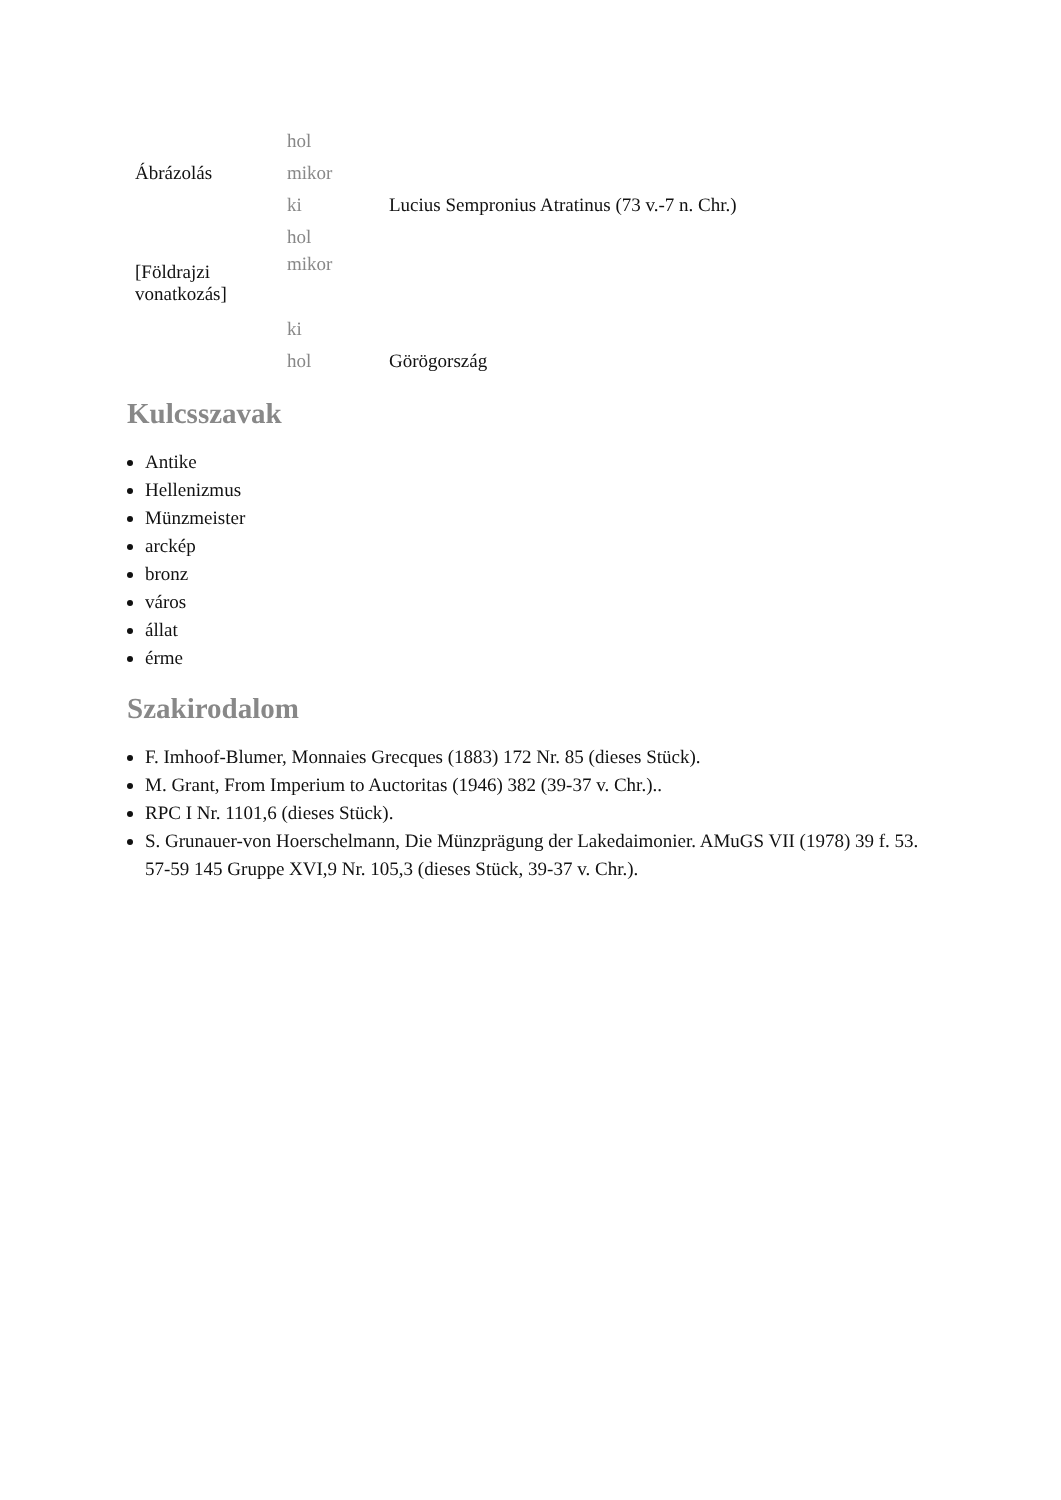| Ábrázolás | hol | |
| | mikor | |
| | ki | Lucius Sempronius Atratinus (73 v.-7 n. Chr.) |
| [Földrajzi vonatkozás] | hol | |
| | mikor | |
| | ki | |
| | hol | Görögország |
Kulcsszavak
Antike
Hellenizmus
Münzmeister
arckép
bronz
város
állat
érme
Szakirodalom
F. Imhoof-Blumer, Monnaies Grecques (1883) 172 Nr. 85 (dieses Stück).
M. Grant, From Imperium to Auctoritas (1946) 382 (39-37 v. Chr.)..
RPC I Nr. 1101,6 (dieses Stück).
S. Grunauer-von Hoerschelmann, Die Münzprägung der Lakedaimonier. AMuGS VII (1978) 39 f. 53. 57-59 145 Gruppe XVI,9 Nr. 105,3 (dieses Stück, 39-37 v. Chr.).